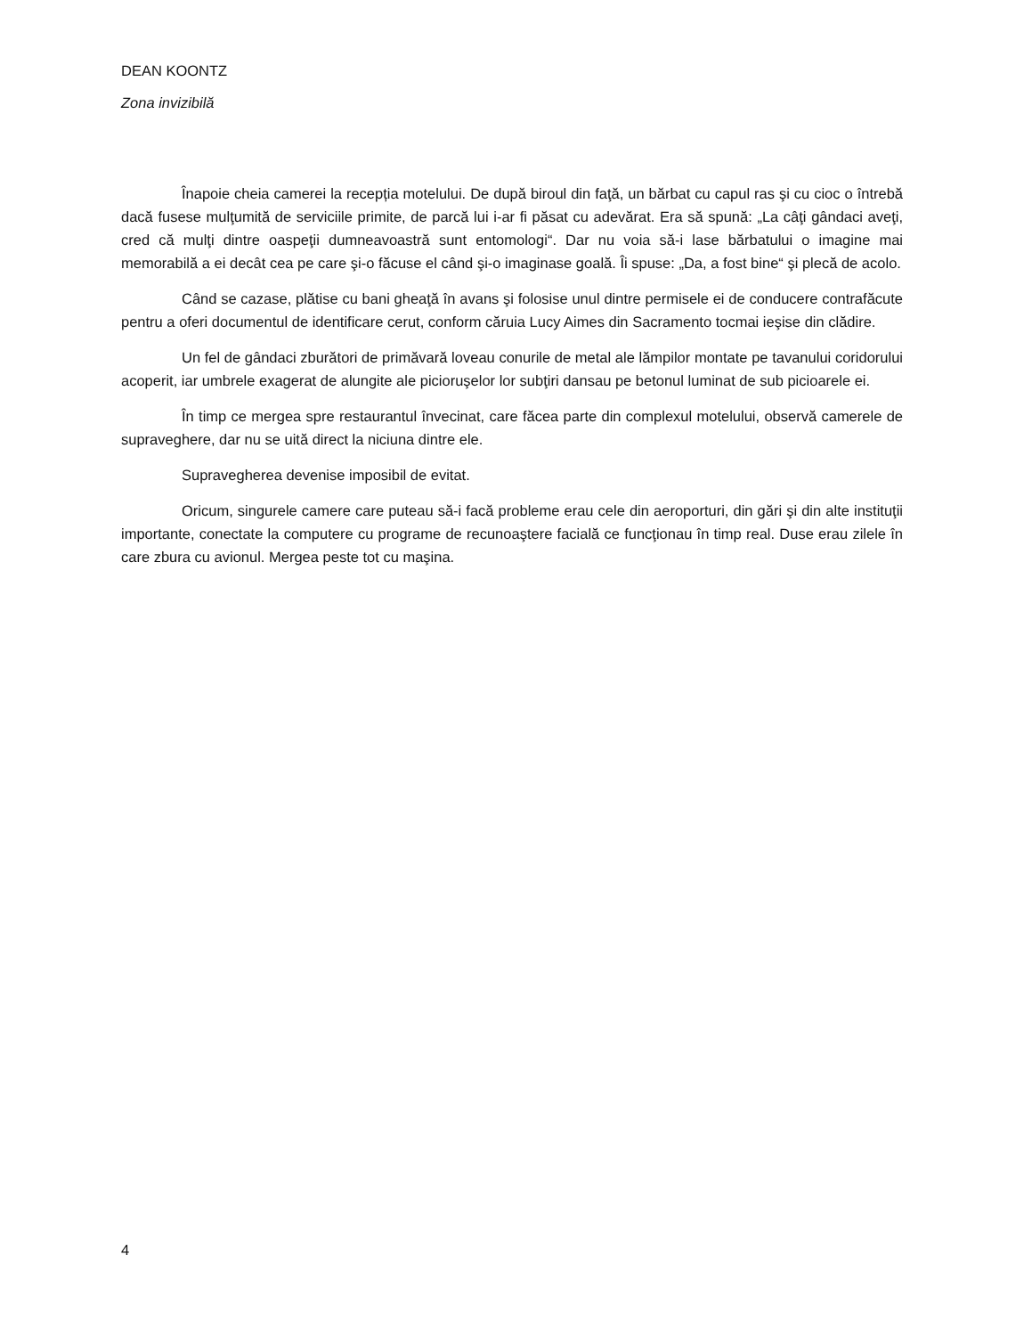DEAN KOONTZ
Zona invizibilă
Înapoie cheia camerei la recepția motelului. De după biroul din faţă, un bărbat cu capul ras şi cu cioc o întrebă dacă fusese mulţumită de serviciile primite, de parcă lui i-ar fi păsat cu adevărat. Era să spună: „La câţi gândaci aveţi, cred că mulţi dintre oaspeţii dumneavoastră sunt entomologi“. Dar nu voia să-i lase bărbatului o imagine mai memorabilă a ei decât cea pe care şi-o făcuse el când şi-o imaginase goală. Îi spuse: „Da, a fost bine“ şi plecă de acolo.
Când se cazase, plătise cu bani gheaţă în avans şi folosise unul dintre permisele ei de conducere contrafăcute pentru a oferi documentul de identificare cerut, conform căruia Lucy Aimes din Sacramento tocmai ieşise din clădire.
Un fel de gândaci zburători de primăvară loveau conurile de metal ale lămpilor montate pe tavanului coridorului acoperit, iar umbrele exagerat de alungite ale picioruşelor lor subţiri dansau pe betonul luminat de sub picioarele ei.
În timp ce mergea spre restaurantul învecinat, care făcea parte din complexul motelului, observă camerele de supraveghere, dar nu se uită direct la niciuna dintre ele.
Supravegherea devenise imposibil de evitat.
Oricum, singurele camere care puteau să-i facă probleme erau cele din aeroporturi, din gări şi din alte instituţii importante, conectate la computere cu programe de recunoaştere facială ce funcţionau în timp real. Duse erau zilele în care zbura cu avionul. Mergea peste tot cu maşina.
4